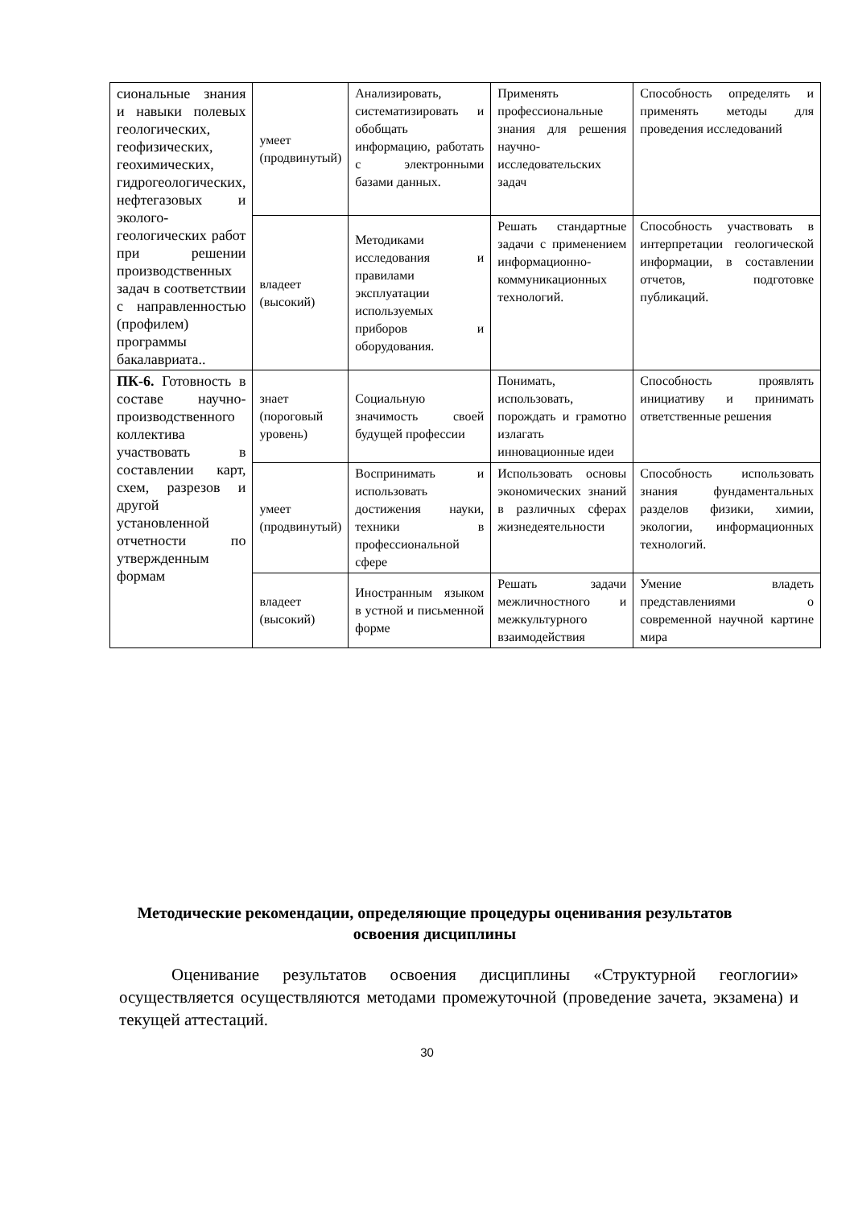| сиональные знания и навыки полевых геологических, геофизических, геохимических, гидрогеологических, нефтегазовых и эколого-геологических работ при решении производственных задач в соответствии с направленностью (профилем) программы бакалавриата.. | умеет (продвинутый) | Анализировать, систематизировать и обобщать информацию, работать с электронными базами данных. | Применять профессиональные знания для решения научно-исследовательских задач | Способность определять и применять методы для проведения исследований |
| | владеет (высокий) | Методиками исследования и правилами эксплуатации используемых приборов и оборудования. | Решать стандартные задачи с применением информационно-коммуникационных технологий. | Способность участвовать в интерпретации геологической информации, в составлении отчетов, подготовке публикаций. |
| ПК-6. Готовность в составе научно-производственного коллектива участвовать в составлении карт, схем, разрезов и другой установленной отчетности по утвержденным формам | знает (пороговый уровень) | Социальную значимость своей будущей профессии | Понимать, использовать, порождать и грамотно излагать инновационные идеи | Способность проявлять инициативу и принимать ответственные решения |
| | умеет (продвинутый) | Воспринимать и использовать достижения науки, техники в профессиональной сфере | Использовать основы экономических знаний в различных сферах жизнедеятельности | Способность использовать знания фундаментальных разделов физики, химии, экологии, информационных технологий. |
| | владеет (высокий) | Иностранным языком в устной и письменной форме | Решать задачи межличностного и межкультурного взаимодействия | Умение владеть представлениями о современной научной картине мира |
Методические рекомендации, определяющие процедуры оценивания результатов освоения дисциплины
Оценивание результатов освоения дисциплины «Структурной геоглогии» осуществляется осуществляются методами промежуточной (проведение зачета, экзамена) и текущей аттестаций.
30